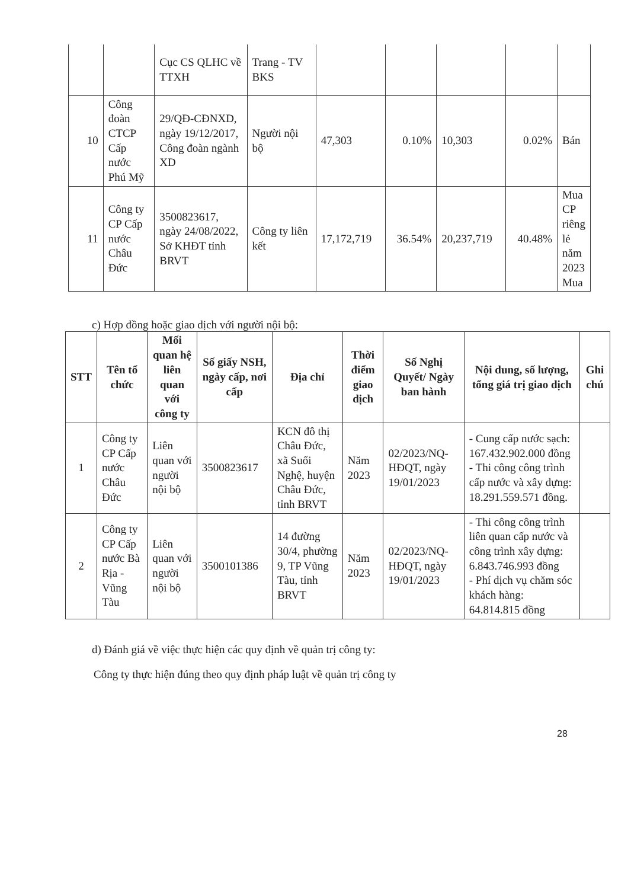| | | Cục CS QLHC về TTXH | Trang - TV BKS | | | | | |
| 10 | Công đoàn CTCP Cấp nước Phú Mỹ | 29/QĐ-CĐNXD, ngày 19/12/2017, Công đoàn ngành XD | Người nội bộ | 47,303 | 0.10% | 10,303 | 0.02% | Bán |
| 11 | Công ty CP Cấp nước Châu Đức | 3500823617, ngày 24/08/2022, Sở KHĐT tỉnh BRVT | Công ty liên kết | 17,172,719 | 36.54% | 20,237,719 | 40.48% | Mua CP riêng lẻ năm 2023 Mua |
c) Hợp đồng hoặc giao dịch với người nội bộ:
| STT | Tên tổ chức | Mối quan hệ liên quan với công ty | Số giấy NSH, ngày cấp, nơi cấp | Địa chỉ | Thời điểm giao dịch | Số Nghị Quyết/ Ngày ban hành | Nội dung, số lượng, tổng giá trị giao dịch | Ghi chú |
| --- | --- | --- | --- | --- | --- | --- | --- | --- |
| 1 | Công ty CP Cấp nước Châu Đức | Liên quan với người nội bộ | 3500823617 | KCN đô thị Châu Đức, xã Suối Nghệ, huyện Châu Đức, tỉnh BRVT | Năm 2023 | 02/2023/NQ-HĐQT, ngày 19/01/2023 | - Cung cấp nước sạch: 167.432.902.000 đồng - Thi công công trình cấp nước và xây dựng: 18.291.559.571 đồng. | |
| 2 | Công ty CP Cấp nước Bà Rịa - Vũng Tàu | Liên quan với người nội bộ | 3500101386 | 14 đường 30/4, phường 9, TP Vũng Tàu, tỉnh BRVT | Năm 2023 | 02/2023/NQ-HĐQT, ngày 19/01/2023 | - Thi công công trình liên quan cấp nước và công trình xây dựng: 6.843.746.993 đồng - Phí dịch vụ chăm sóc khách hàng: 64.814.815 đồng | |
d) Đánh giá về việc thực hiện các quy định về quản trị công ty:
Công ty thực hiện đúng theo quy định pháp luật về quản trị công ty
28